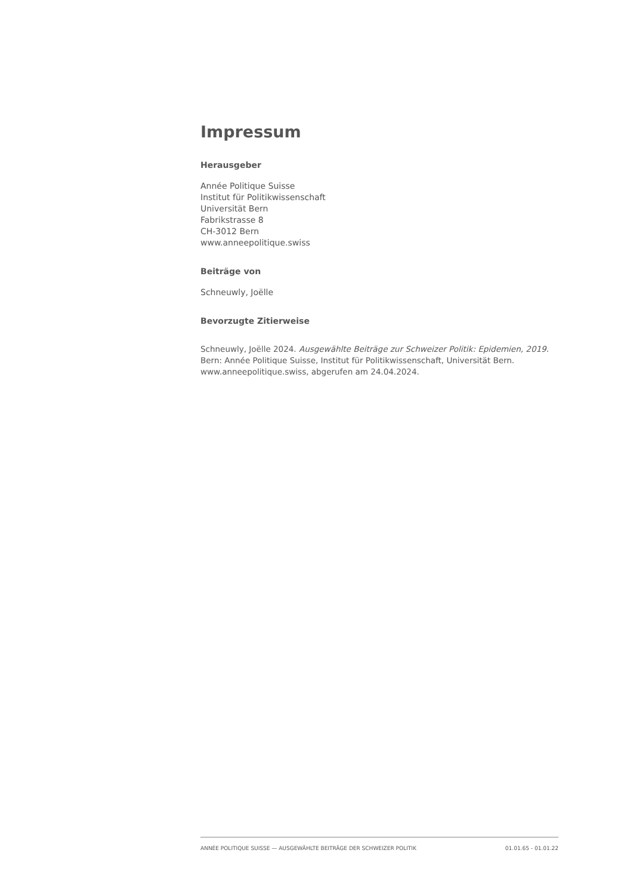Impressum
Herausgeber
Année Politique Suisse
Institut für Politikwissenschaft
Universität Bern
Fabrikstrasse 8
CH-3012 Bern
www.anneepolitique.swiss
Beiträge von
Schneuwly, Joëlle
Bevorzugte Zitierweise
Schneuwly, Joëlle 2024. Ausgewählte Beiträge zur Schweizer Politik: Epidemien, 2019. Bern: Année Politique Suisse, Institut für Politikwissenschaft, Universität Bern. www.anneepolitique.swiss, abgerufen am 24.04.2024.
ANNÉE POLITIQUE SUISSE — AUSGEWÄHLTE BEITRÄGE DER SCHWEIZER POLITIK 01.01.65 - 01.01.22